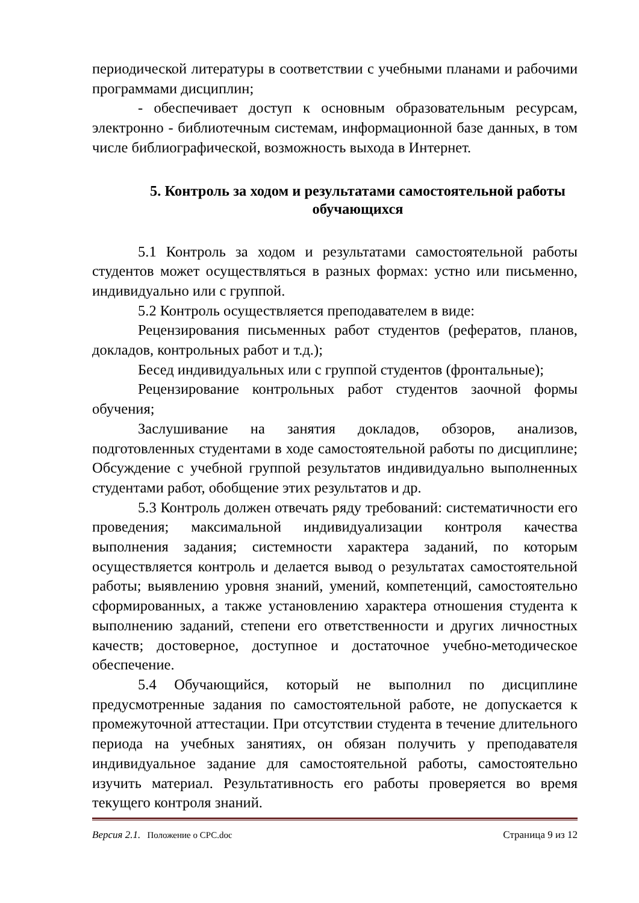периодической литературы в соответствии с учебными планами и рабочими программами дисциплин;
- обеспечивает доступ к основным образовательным ресурсам, электронно - библиотечным системам, информационной базе данных, в том числе библиографической, возможность выхода в Интернет.
5. Контроль за ходом и результатами самостоятельной работы обучающихся
5.1 Контроль за ходом и результатами самостоятельной работы студентов может осуществляться в разных формах: устно или письменно, индивидуально или с группой.
5.2 Контроль осуществляется преподавателем в виде:
Рецензирования письменных работ студентов (рефератов, планов, докладов, контрольных работ и т.д.);
Бесед индивидуальных или с группой студентов (фронтальные);
Рецензирование контрольных работ студентов заочной формы обучения;
Заслушивание на занятия докладов, обзоров, анализов, подготовленных студентами в ходе самостоятельной работы по дисциплине; Обсуждение с учебной группой результатов индивидуально выполненных студентами работ, обобщение этих результатов и др.
5.3 Контроль должен отвечать ряду требований: систематичности его проведения; максимальной индивидуализации контроля качества выполнения задания; системности характера заданий, по которым осуществляется контроль и делается вывод о результатах самостоятельной работы; выявлению уровня знаний, умений, компетенций, самостоятельно сформированных, а также установлению характера отношения студента к выполнению заданий, степени его ответственности и других личностных качеств; достоверное, доступное и достаточное учебно-методическое обеспечение.
5.4 Обучающийся, который не выполнил по дисциплине предусмотренные задания по самостоятельной работе, не допускается к промежуточной аттестации. При отсутствии студента в течение длительного периода на учебных занятиях, он обязан получить у преподавателя индивидуальное задание для самостоятельной работы, самостоятельно изучить материал. Результативность его работы проверяется во время текущего контроля знаний.
Версия 2.1. Положение о СРС.doc Страница 9 из 12